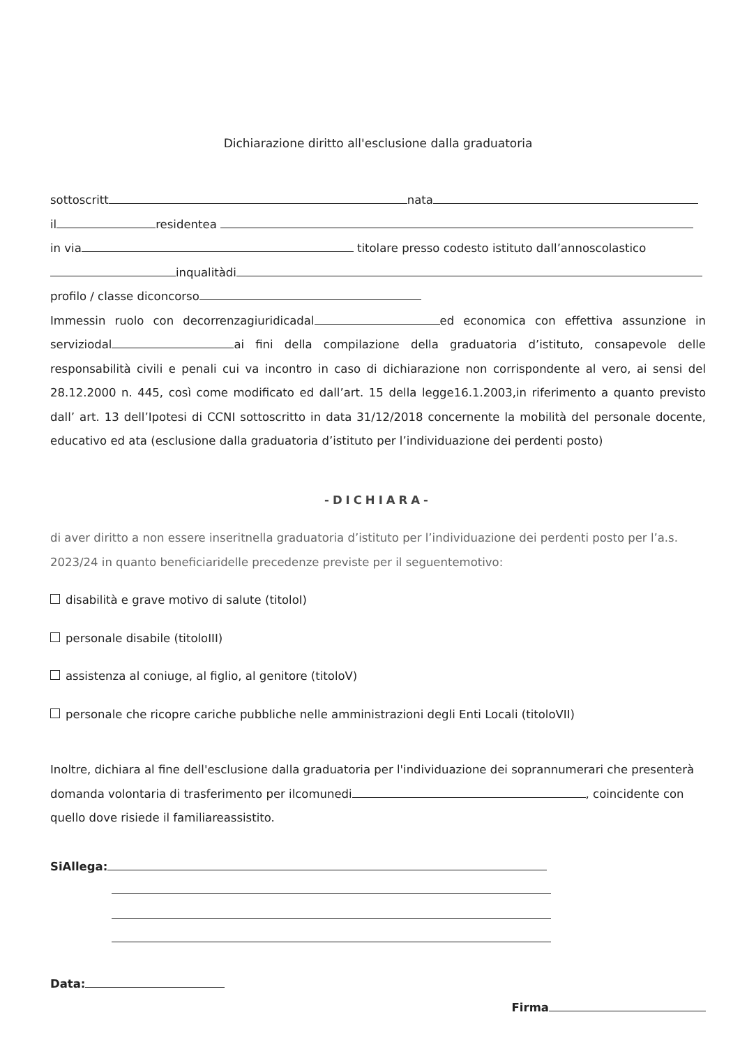Dichiarazione diritto all'esclusione dalla graduatoria
sottoscritt nata
il residentea
in via titolare presso codesto istituto dall’annoscolastico
inqualitàdi
profilo / classe diconcorso
Immessin ruolo con decorrenzagiuridicadal ed economica con effettiva assunzione in serviziodal ai fini della compilazione della graduatoria d’istituto, consapevole delle responsabilità civili e penali cui va incontro in caso di dichiarazione non corrispondente al vero, ai sensi del 28.12.2000 n. 445, così come modificato ed dall’art. 15 della legge16.1.2003,in riferimento a quanto previsto dall’ art. 13 dell’Ipotesi di CCNI sottoscritto in data 31/12/2018 concernente la mobilità del personale docente, educativo ed ata (esclusione dalla graduatoria d’istituto per l’individuazione dei perdenti posto)
-DICHIARA-
di aver diritto a non essere inseritnella graduatoria d’istituto per l’individuazione dei perdenti posto per l’a.s. 2023/24 in quanto beneficiaridelle precedenze previste per il seguentemotivo:
disabilità e grave motivo di salute (titoloI)
personale disabile (titoloIII)
assistenza al coniuge, al figlio, al genitore (titoloV)
personale che ricopre cariche pubbliche nelle amministrazioni degli Enti Locali (titoloVII)
Inoltre, dichiara al fine dell'esclusione dalla graduatoria per l'individuazione dei soprannumerari che presenterà domanda volontaria di trasferimento per ilcomunedi , coincidente con quello dove risiede il familiareassistito.
SiAllega:
Data:
Firma